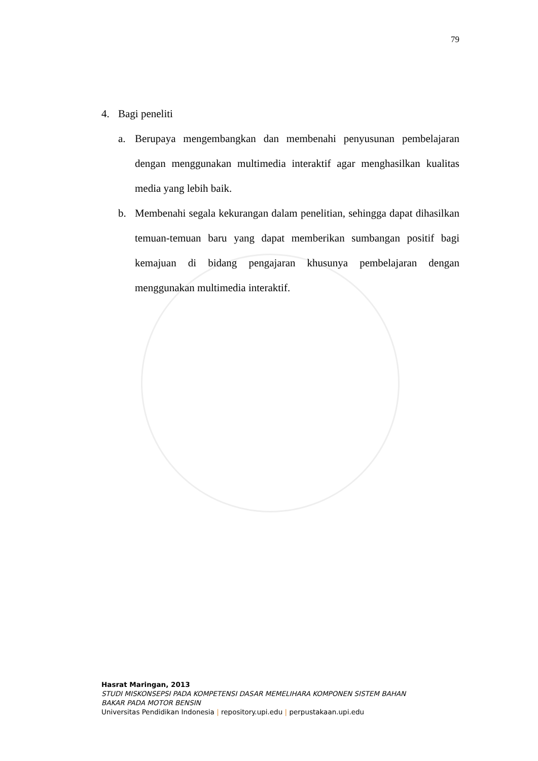79
4. Bagi peneliti
a. Berupaya mengembangkan dan membenahi penyusunan pembelajaran dengan menggunakan multimedia interaktif agar menghasilkan kualitas media yang lebih baik.
b. Membenahi segala kekurangan dalam penelitian, sehingga dapat dihasilkan temuan-temuan baru yang dapat memberikan sumbangan positif bagi kemajuan di bidang pengajaran khusunya pembelajaran dengan menggunakan multimedia interaktif.
Hasrat Maringan, 2013
STUDI MISKONSEPSI PADA KOMPETENSI DASAR MEMELIHARA KOMPONEN SISTEM BAHAN
BAKAR PADA MOTOR BENSIN
Universitas Pendidikan Indonesia | repository.upi.edu | perpustakaan.upi.edu